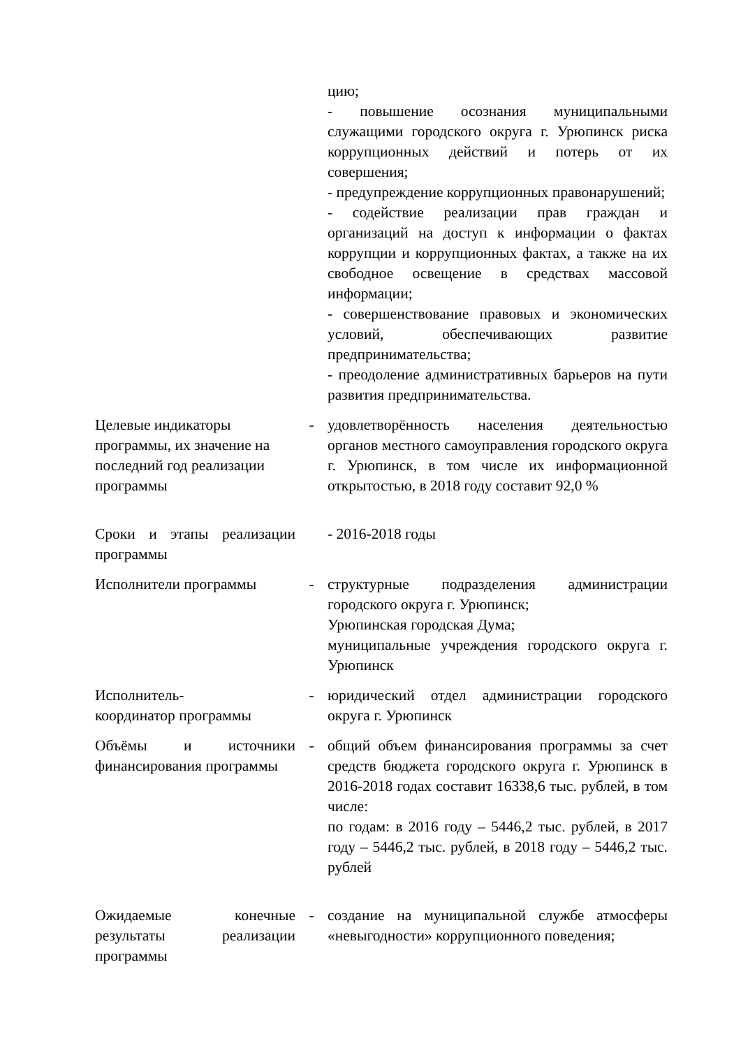| | | цию; - повышение осознания муниципальными служащими городского округа г. Урюпинск риска коррупционных действий и потерь от их совершения; - предупреждение коррупционных правонарушений; - содействие реализации прав граждан и организаций на доступ к информации о фактах коррупции и коррупционных фактах, а также на их свободное освещение в средствах массовой информации; - совершенствование правовых и экономических условий, обеспечивающих развитие предпринимательства; - преодоление административных барьеров на пути развития предпринимательства. |
| Целевые индикаторы программы, их значение на последний год реализации программы | - | удовлетворённость населения деятельностью органов местного самоуправления городского округа г. Урюпинск, в том числе их информационной открытостью, в 2018 году составит 92,0 % |
| Сроки и этапы реализации программы | | - 2016-2018 годы |
| Исполнители программы | - | структурные подразделения администрации городского округа г. Урюпинск; Урюпинская городская Дума; муниципальные учреждения городского округа г. Урюпинск |
| Исполнитель- координатор программы | - | юридический отдел администрации городского округа г. Урюпинск |
| Объёмы и источники финансирования программы | - | общий объем финансирования программы за счет средств бюджета городского округа г. Урюпинск в 2016-2018 годах составит 16338,6 тыс. рублей, в том числе: по годам: в 2016 году – 5446,2 тыс. рублей, в 2017 году – 5446,2 тыс. рублей, в 2018 году – 5446,2 тыс. рублей |
| Ожидаемые конечные результаты реализации программы | - | создание на муниципальной службе атмосферы «невыгодности» коррупционного поведения; |